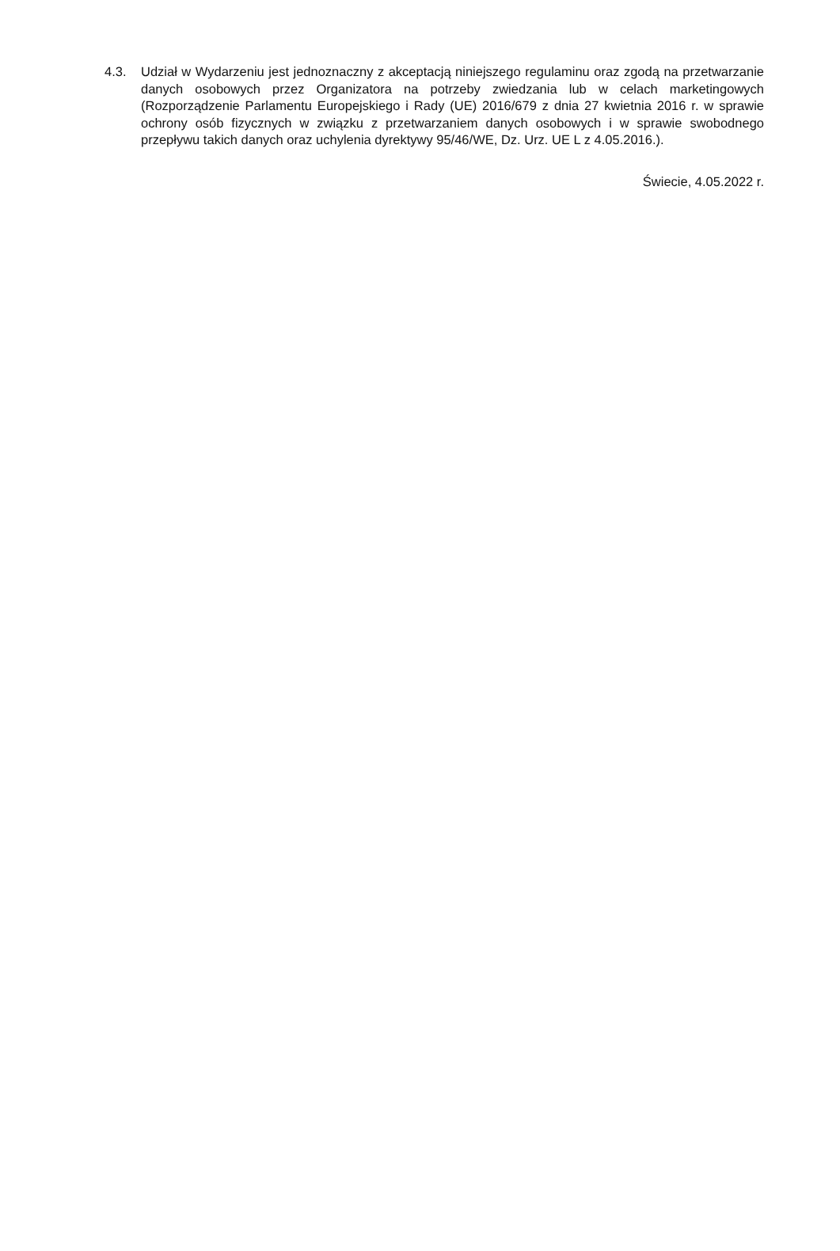4.3. Udział w Wydarzeniu jest jednoznaczny z akceptacją niniejszego regulaminu oraz zgodą na przetwarzanie danych osobowych przez Organizatora na potrzeby zwiedzania lub w celach marketingowych (Rozporządzenie Parlamentu Europejskiego i Rady (UE) 2016/679 z dnia 27 kwietnia 2016 r. w sprawie ochrony osób fizycznych w związku z przetwarzaniem danych osobowych i w sprawie swobodnego przepływu takich danych oraz uchylenia dyrektywy 95/46/WE, Dz. Urz. UE L z 4.05.2016.).
Świecie, 4.05.2022 r.